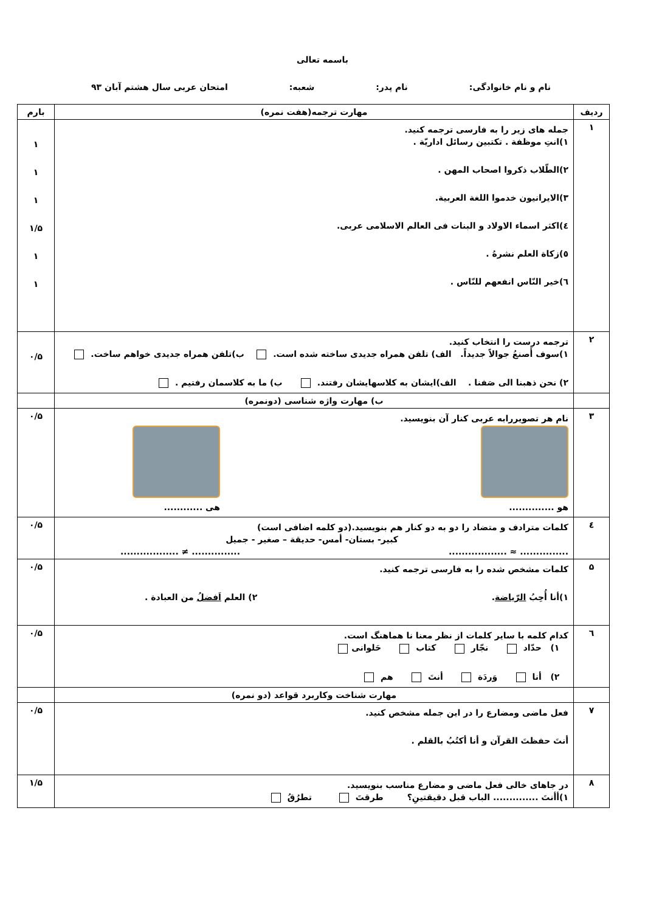باسمه تعالی
نام و نام خانوادگی: نام پدر: شعبه: امتحان عربی سال هشتم آبان ۹۳
| ردیف | مهارت ترجمه(هفت نمره) | بارم |
| --- | --- | --- |
| ۱ | جمله های زیر را به فارسی ترجمه کنید. ۱)انتِ موظفة . تکتبین رسائل اداریّة . ۲)الطّلاب ذکروا اصحاب المهن . ۳)الایرانیون خدموا اللغة العربیة. ٤)اکثر اسماء الاولاد و البنات فی العالم الاسلامی عربی. ٥)زکاة العلم نشرهُ . ٦)خیر النّاس انفعهم للنّاس . | ۱ ۱ ۱ ۱/۵ ۱ ۱ |
| ۲ | ترجمه درست را انتخاب کنید. ۱)سوف أَصنعُ جوالاً جدیداً. الف) تلفن همراه جدیدی ساخته شده است. ب)تلفن همراه جدیدی خواهم ساخت. ۲) نحن ذهبنا الی صَفنا . الف)ایشان به کلاسهایشان رفتند. ب) ما به کلاسمان رفتیم . | ۰/۵ |
| | ب) مهارت واژه شناسی (دونمره) | |
| ۳ | نام هر تصویررابه عربی کنار آن بنویسید. هو .............. هی ............ | ۰/۵ |
| ٤ | کلمات مترادف و متضاد را دو به دو کنار هم بنویسید.(دو کلمه اضافی است) کبیر- بستان- أمس- حدیقة – صغیر - جمیل ............... ≈ .................. ............... ≠ .................. | ۰/۵ |
| ۵ | کلمات مشخص شده را به فارسی ترجمه کنید. ۱)أنا أُحِبُ الرّیاضة . ۲) العلم اَفضلُ من العبادة . | ۰/۵ |
| ٦ | کدام کلمه با سایر کلمات از نظر معنا نا هماهنگ است. ۱) حدّاد نجّار کتاب حَلوانی ۲) أنا وَردَة أنتَ هم | ۰/۵ |
| | مهارت شناخت وکاربرد قواعد (دو نمره) | |
| ۷ | فعل ماضی ومضارع را در این جمله مشخص کنید. أنتَ حفظتَ القرآن و أنا أکتُبُ بالقلم . | ۰/۵ |
| ۸ | در جاهای خالی فعل ماضی و مضارع مناسب بنویسید. ۱)أأنتَ .............. الباب قبل دقیقتینِ؟ طرقتَ تطرُقُ | ۱/۵ |